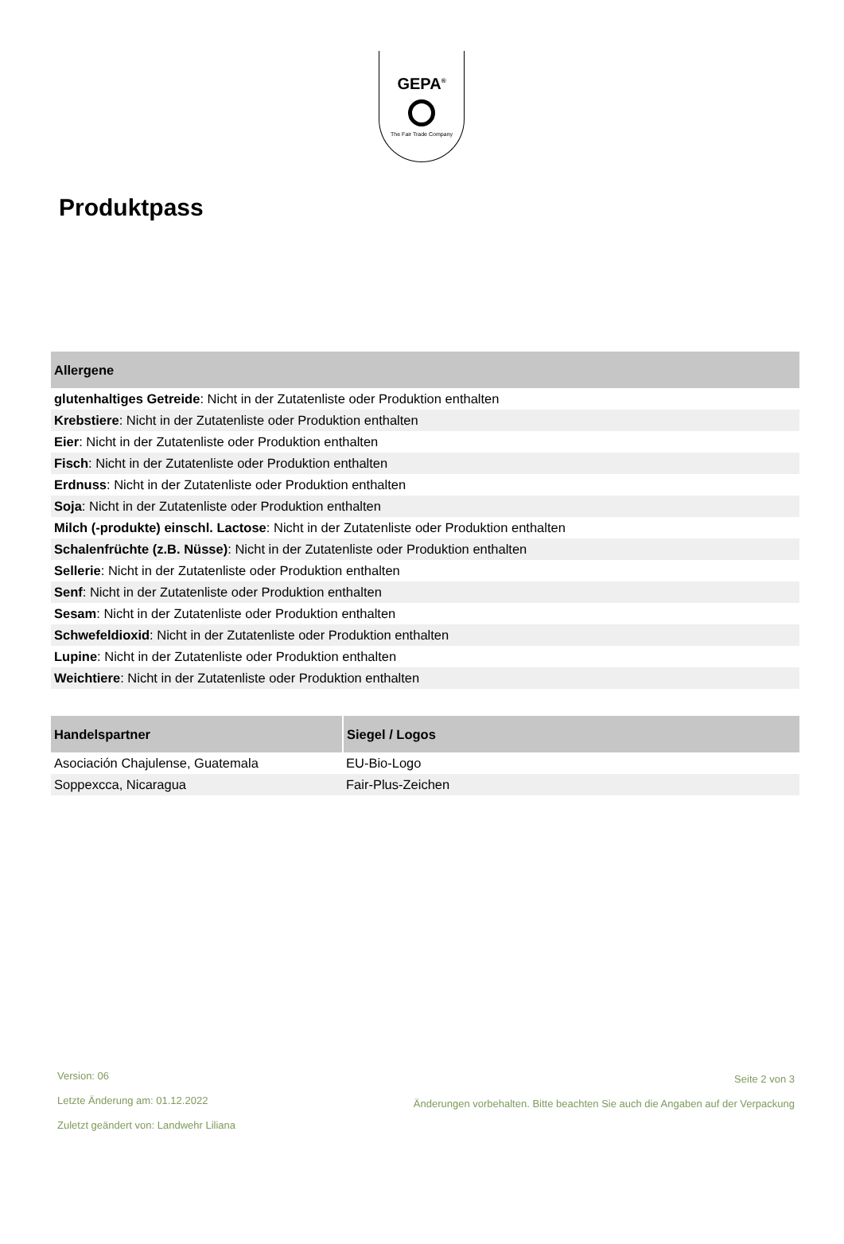GEPA<sup>®</sup>
The Fair Trade Company
Produktpass
| Allergene |
| --- |
| glutenhaltiges Getreide : Nicht in der Zutatenliste oder Produktion enthalten |
| Krebstiere : Nicht in der Zutatenliste oder Produktion enthalten |
| Eier : Nicht in der Zutatenliste oder Produktion enthalten |
| Fisch : Nicht in der Zutatenliste oder Produktion enthalten |
| Erdnuss : Nicht in der Zutatenliste oder Produktion enthalten |
| Soja : Nicht in der Zutatenliste oder Produktion enthalten |
| Milch (-produkte) einschl. Lactose : Nicht in der Zutatenliste oder Produktion enthalten |
| Schalenfrüchte (z.B. Nüsse) : Nicht in der Zutatenliste oder Produktion enthalten |
| Sellerie : Nicht in der Zutatenliste oder Produktion enthalten |
| Senf : Nicht in der Zutatenliste oder Produktion enthalten |
| Sesam : Nicht in der Zutatenliste oder Produktion enthalten |
| Schwefeldioxid : Nicht in der Zutatenliste oder Produktion enthalten |
| Lupine : Nicht in der Zutatenliste oder Produktion enthalten |
| Weichtiere : Nicht in der Zutatenliste oder Produktion enthalten |
| Handelspartner | Siegel / Logos |
| --- | --- |
| Asociación Chajulense, Guatemala | EU-Bio-Logo |
| Soppexcca, Nicaragua | Fair-Plus-Zeichen |
Version: 06
Letzte Änderung am: 01.12.2022
Zuletzt geändert von: Landwehr Liliana
Seite 2 von 3
Änderungen vorbehalten. Bitte beachten Sie auch die Angaben auf der Verpackung